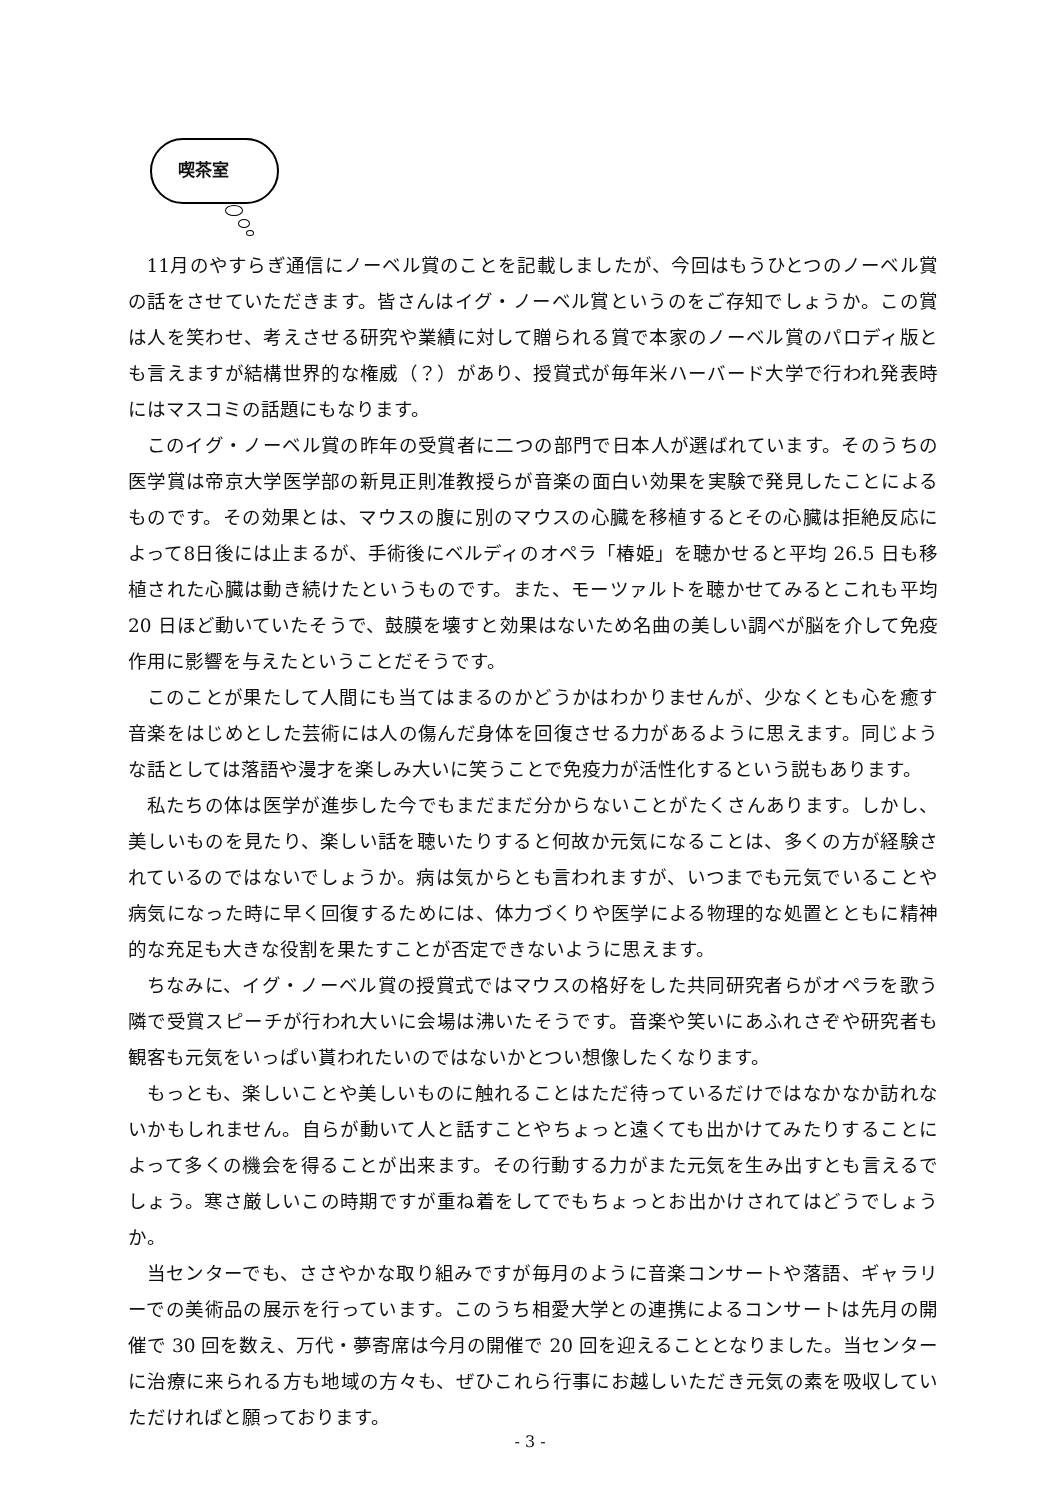喫茶室
11月のやすらぎ通信にノーベル賞のことを記載しましたが、今回はもうひとつのノーベル賞の話をさせていただきます。皆さんはイグ・ノーベル賞というのをご存知でしょうか。この賞は人を笑わせ、考えさせる研究や業績に対して贈られる賞で本家のノーベル賞のパロディ版とも言えますが結構世界的な権威（？）があり、授賞式が毎年米ハーバード大学で行われ発表時にはマスコミの話題にもなります。
このイグ・ノーベル賞の昨年の受賞者に二つの部門で日本人が選ばれています。そのうちの医学賞は帝京大学医学部の新見正則准教授らが音楽の面白い効果を実験で発見したことによるものです。その効果とは、マウスの腹に別のマウスの心臓を移植するとその心臓は拒絶反応によって8日後には止まるが、手術後にベルディのオペラ「椿姫」を聴かせると平均 26.5 日も移植された心臓は動き続けたというものです。また、モーツァルトを聴かせてみるとこれも平均 20 日ほど動いていたそうで、鼓膜を壊すと効果はないため名曲の美しい調べが脳を介して免疫作用に影響を与えたということだそうです。
このことが果たして人間にも当てはまるのかどうかはわかりませんが、少なくとも心を癒す音楽をはじめとした芸術には人の傷んだ身体を回復させる力があるように思えます。同じような話としては落語や漫才を楽しみ大いに笑うことで免疫力が活性化するという説もあります。
私たちの体は医学が進歩した今でもまだまだ分からないことがたくさんあります。しかし、美しいものを見たり、楽しい話を聴いたりすると何故か元気になることは、多くの方が経験されているのではないでしょうか。病は気からとも言われますが、いつまでも元気でいることや病気になった時に早く回復するためには、体力づくりや医学による物理的な処置とともに精神的な充足も大きな役割を果たすことが否定できないように思えます。
ちなみに、イグ・ノーベル賞の授賞式ではマウスの格好をした共同研究者らがオペラを歌う隣で受賞スピーチが行われ大いに会場は沸いたそうです。音楽や笑いにあふれさぞや研究者も観客も元気をいっぱい貰われたいのではないかとつい想像したくなります。
もっとも、楽しいことや美しいものに触れることはただ待っているだけではなかなか訪れないかもしれません。自らが動いて人と話すことやちょっと遠くても出かけてみたりすることによって多くの機会を得ることが出来ます。その行動する力がまた元気を生み出すとも言えるでしょう。寒さ厳しいこの時期ですが重ね着をしてでもちょっとお出かけされてはどうでしょうか。
当センターでも、ささやかな取り組みですが毎月のように音楽コンサートや落語、ギャラリーでの美術品の展示を行っています。このうち相愛大学との連携によるコンサートは先月の開催で 30 回を数え、万代・夢寄席は今月の開催で 20 回を迎えることとなりました。当センターに治療に来られる方も地域の方々も、ぜひこれら行事にお越しいただき元気の素を吸収していただければと願っております。
- 3 -